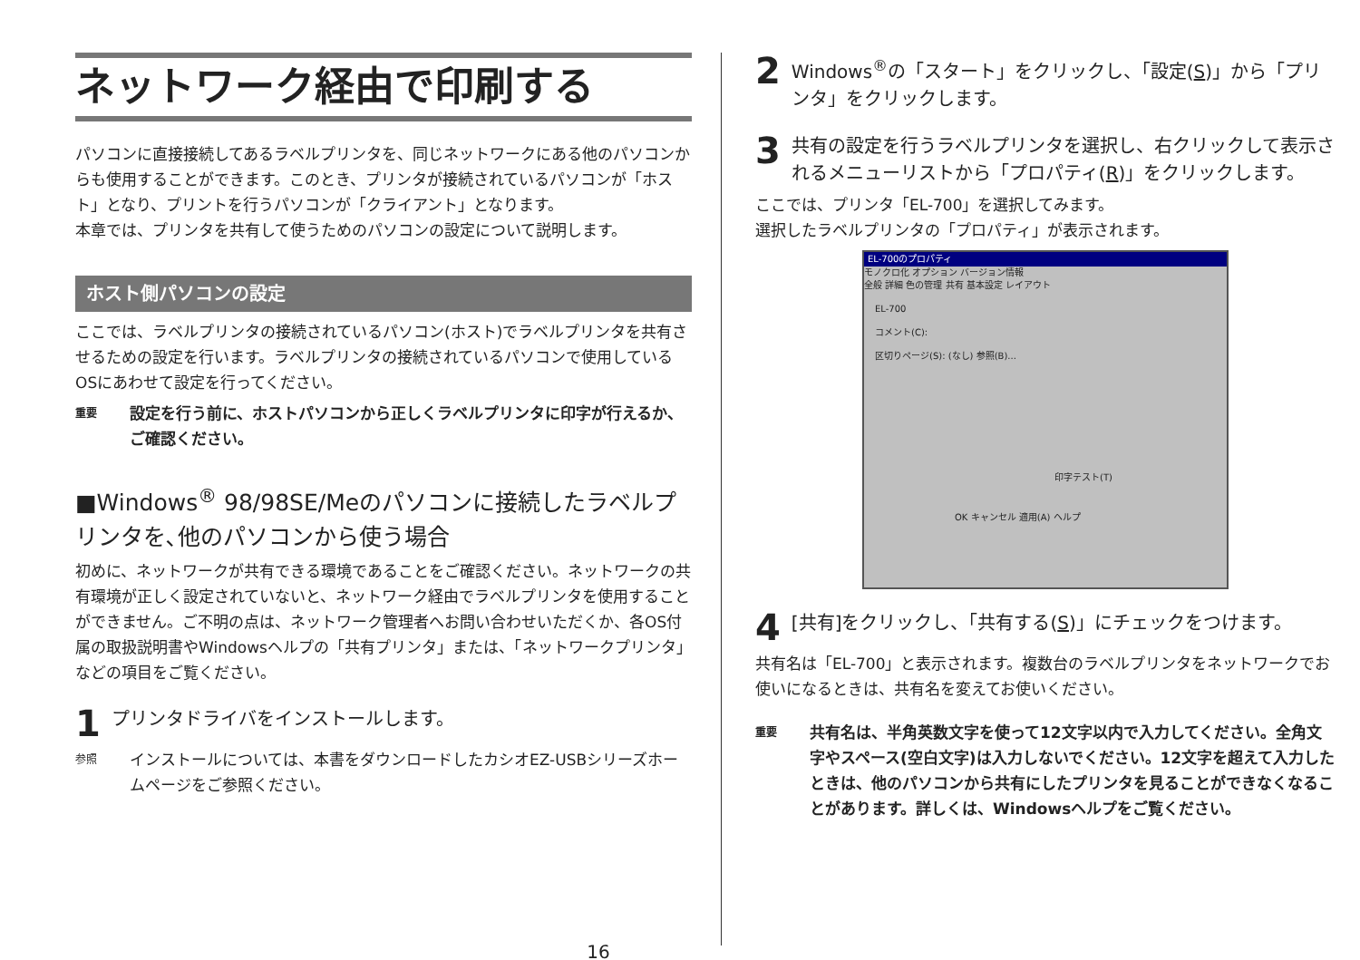ネットワーク経由で印刷する
パソコンに直接接続してあるラベルプリンタを、同じネットワークにある他のパソコンからも使用することができます。このとき、プリンタが接続されているパソコンが「ホスト」となり、プリントを行うパソコンが「クライアント」となります。
本章では、プリンタを共有して使うためのパソコンの設定について説明します。
ホスト側パソコンの設定
ここでは、ラベルプリンタの接続されているパソコン(ホスト)でラベルプリンタを共有させるための設定を行います。ラベルプリンタの接続されているパソコンで使用しているOSにあわせて設定を行ってください。
重要 設定を行う前に、ホストパソコンから正しくラベルプリンタに印字が行えるか、ご確認ください。
■Windows<sup>®</sup> 98/98SE/Meのパソコンに接続したラベルプリンタを､他のパソコンから使う場合
初めに、ネットワークが共有できる環境であることをご確認ください。ネットワークの共有環境が正しく設定されていないと、ネットワーク経由でラベルプリンタを使用することができません。ご不明の点は、ネットワーク管理者へお問い合わせいただくか、各OS付属の取扱説明書やWindowsヘルプの「共有プリンタ」または、「ネットワークプリンタ」などの項目をご覧ください。
1 プリンタドライバをインストールします。
参照 インストールについては、本書をダウンロードしたカシオEZ-USBシリーズホームページをご参照ください。
2 Windows<sup>®</sup>の「スタート」をクリックし、「設定(S)」から「プリンタ」をクリックします。
3 共有の設定を行うラベルプリンタを選択し、右クリックして表示されるメニューリストから「プロパティ(R)」をクリックします。
ここでは、プリンタ「EL-700」を選択してみます。
選択したラベルプリンタの「プロパティ」が表示されます。
EL-700のプロパティ
モノクロ化 オプション バージョン情報
全般 詳細 色の管理 共有 基本設定 レイアウト
EL-700
コメント(C):
区切りページ(S): (なし) 参照(B)...
印字テスト(T)
OK キャンセル 適用(A) ヘルプ
4 [共有]をクリックし、「共有する(S)」にチェックをつけます。
共有名は「EL-700」と表示されます。複数台のラベルプリンタをネットワークでお使いになるときは、共有名を変えてお使いください。
重要 共有名は、半角英数文字を使って12文字以内で入力してください。全角文字やスペース(空白文字)は入力しないでください。12文字を超えて入力したときは、他のパソコンから共有にしたプリンタを見ることができなくなることがあります。詳しくは、Windowsヘルプをご覧ください。
16